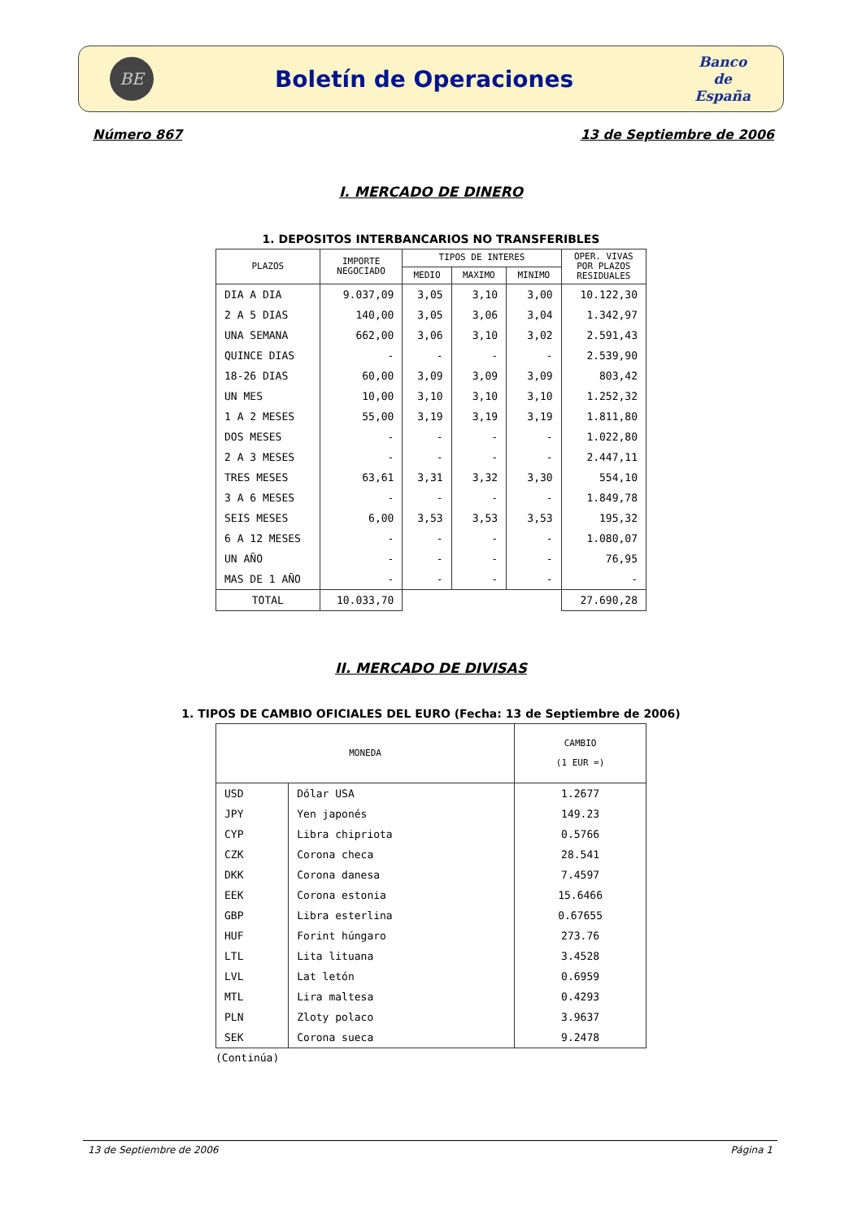BE
Boletín de Operaciones
Banco
de
España
Número 867 13 de Septiembre de 2006
I. MERCADO DE DINERO
1. DEPOSITOS INTERBANCARIOS NO TRANSFERIBLES
| PLAZOS | IMPORTE NEGOCIADO | TIPOS DE INTERES | | | OPER. VIVAS POR PLAZOS RESIDUALES |
| --- | --- | --- | --- | --- | --- |
| | | MEDIO | MAXIMO | MINIMO | |
| DIA A DIA | 9.037,09 | 3,05 | 3,10 | 3,00 | 10.122,30 |
| 2 A 5 DIAS | 140,00 | 3,05 | 3,06 | 3,04 | 1.342,97 |
| UNA SEMANA | 662,00 | 3,06 | 3,10 | 3,02 | 2.591,43 |
| QUINCE DIAS | - | - | - | - | 2.539,90 |
| 18-26 DIAS | 60,00 | 3,09 | 3,09 | 3,09 | 803,42 |
| UN MES | 10,00 | 3,10 | 3,10 | 3,10 | 1.252,32 |
| 1 A 2 MESES | 55,00 | 3,19 | 3,19 | 3,19 | 1.811,80 |
| DOS MESES | - | - | - | - | 1.022,80 |
| 2 A 3 MESES | - | - | - | - | 2.447,11 |
| TRES MESES | 63,61 | 3,31 | 3,32 | 3,30 | 554,10 |
| 3 A 6 MESES | - | - | - | - | 1.849,78 |
| SEIS MESES | 6,00 | 3,53 | 3,53 | 3,53 | 195,32 |
| 6 A 12 MESES | - | - | - | - | 1.080,07 |
| UN AÑO | - | - | - | - | 76,95 |
| MAS DE 1 AÑO | - | - | - | - | - |
| TOTAL | 10.033,70 | | | | 27.690,28 |
II. MERCADO DE DIVISAS
1. TIPOS DE CAMBIO OFICIALES DEL EURO (Fecha: 13 de Septiembre de 2006)
| MONEDA | | CAMBIO (1 EUR =) |
| --- | --- | --- |
| USD | Dólar USA | 1.2677 |
| JPY | Yen japonés | 149.23 |
| CYP | Libra chipriota | 0.5766 |
| CZK | Corona checa | 28.541 |
| DKK | Corona danesa | 7.4597 |
| EEK | Corona estonia | 15.6466 |
| GBP | Libra esterlina | 0.67655 |
| HUF | Forint húngaro | 273.76 |
| LTL | Lita lituana | 3.4528 |
| LVL | Lat letón | 0.6959 |
| MTL | Lira maltesa | 0.4293 |
| PLN | Zloty polaco | 3.9637 |
| SEK | Corona sueca | 9.2478 |
(Continúa)
13 de Septiembre de 2006 Página 1